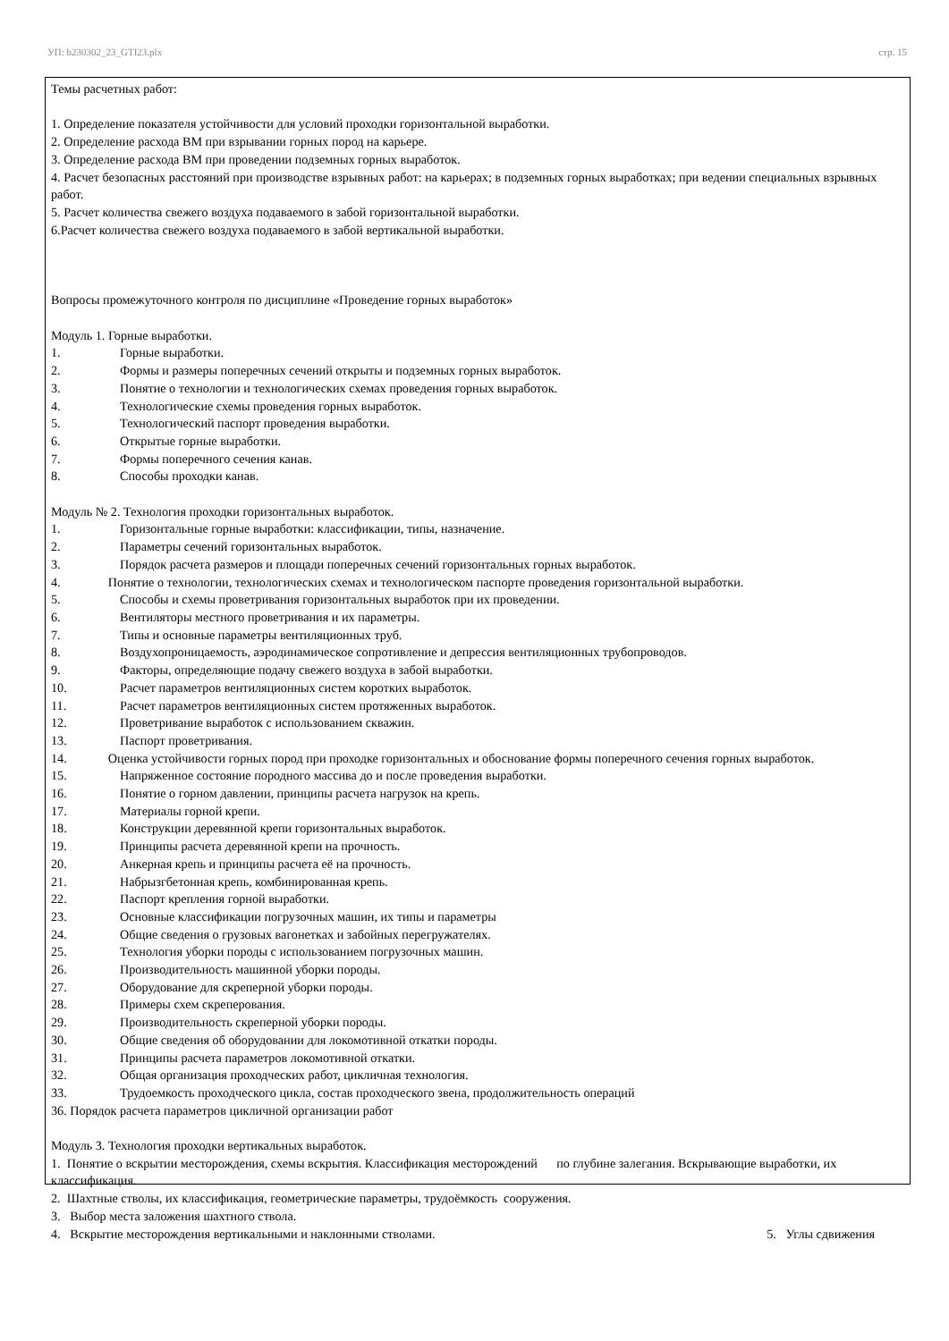УП: b230302_23_GTI23.plx стр. 15
Темы расчетных работ:
1. Определение показателя устойчивости для условий проходки горизонтальной выработки.
2. Определение расхода ВМ при взрывании горных пород на карьере.
3. Определение расхода ВМ при проведении подземных горных выработок.
4. Расчет безопасных расстояний при производстве взрывных работ: на карьерах; в подземных горных выработках; при ведении специальных взрывных работ.
5. Расчет количества свежего воздуха подаваемого в забой горизонтальной выработки.
6.Расчет количества свежего воздуха подаваемого в забой вертикальной выработки.
Вопросы промежуточного контроля по дисциплине «Проведение горных выработок»
Модуль 1. Горные выработки.
1. Горные выработки.
2. Формы и размеры поперечных сечений открыты и подземных горных выработок.
3. Понятие о технологии и технологических схемах проведения горных выработок.
4. Технологические схемы проведения горных выработок.
5. Технологический паспорт проведения выработки.
6. Открытые горные выработки.
7. Формы поперечного сечения канав.
8. Способы проходки канав.
Модуль № 2. Технология проходки горизонтальных выработок.
1. Горизонтальные горные выработки: классификации, типы, назначение.
2. Параметры сечений горизонтальных выработок.
3. Порядок расчета размеров и площади поперечных сечений горизонтальных горных выработок.
4. Понятие о технологии, технологических схемах и технологическом паспорте проведения горизонтальной выработки.
5. Способы и схемы проветривания горизонтальных выработок при их проведении.
6. Вентиляторы местного проветривания и их параметры.
7. Типы и основные параметры вентиляционных труб.
8. Воздухопроницаемость, аэродинамическое сопротивление и депрессия вентиляционных трубопроводов.
9. Факторы, определяющие подачу свежего воздуха в забой выработки.
10. Расчет параметров вентиляционных систем коротких выработок.
11. Расчет параметров вентиляционных систем протяженных выработок.
12. Проветривание выработок с использованием скважин.
13. Паспорт проветривания.
14. Оценка устойчивости горных пород при проходке горизонтальных и обоснование формы поперечного сечения горных выработок.
15. Напряженное состояние породного массива до и после проведения выработки.
16. Понятие о горном давлении, принципы расчета нагрузок на крепь.
17. Материалы горной крепи.
18. Конструкции деревянной крепи горизонтальных выработок.
19. Принципы расчета деревянной крепи на прочность.
20. Анкерная крепь и принципы расчета её на прочность.
21. Набрызгбетонная крепь, комбинированная крепь.
22. Паспорт крепления горной выработки.
23. Основные классификации погрузочных машин, их типы и параметры
24. Общие сведения о грузовых вагонетках и забойных перегружателях.
25. Технология уборки породы с использованием погрузочных машин.
26. Производительность машинной уборки породы.
27. Оборудование для скреперной уборки породы.
28. Примеры схем скреперования.
29. Производительность скреперной уборки породы.
30. Общие сведения об оборудовании для локомотивной откатки породы.
31. Принципы расчета параметров локомотивной откатки.
32. Общая организация проходческих работ, цикличная технология.
33. Трудоемкость проходческого цикла, состав проходческого звена, продолжительность операций
36. Порядок расчета параметров цикличной организации работ
Модуль 3. Технология проходки вертикальных выработок.
1. Понятие о вскрытии месторождения, схемы вскрытия. Классификация месторождений по глубине залегания. Вскрывающие выработки, их классификация.
2. Шахтные стволы, их классификация, геометрические параметры, трудоёмкость сооружения.
3. Выбор места заложения шахтного ствола.
4. Вскрытие месторождения вертикальными и наклонными стволами. 5. Углы сдвижения